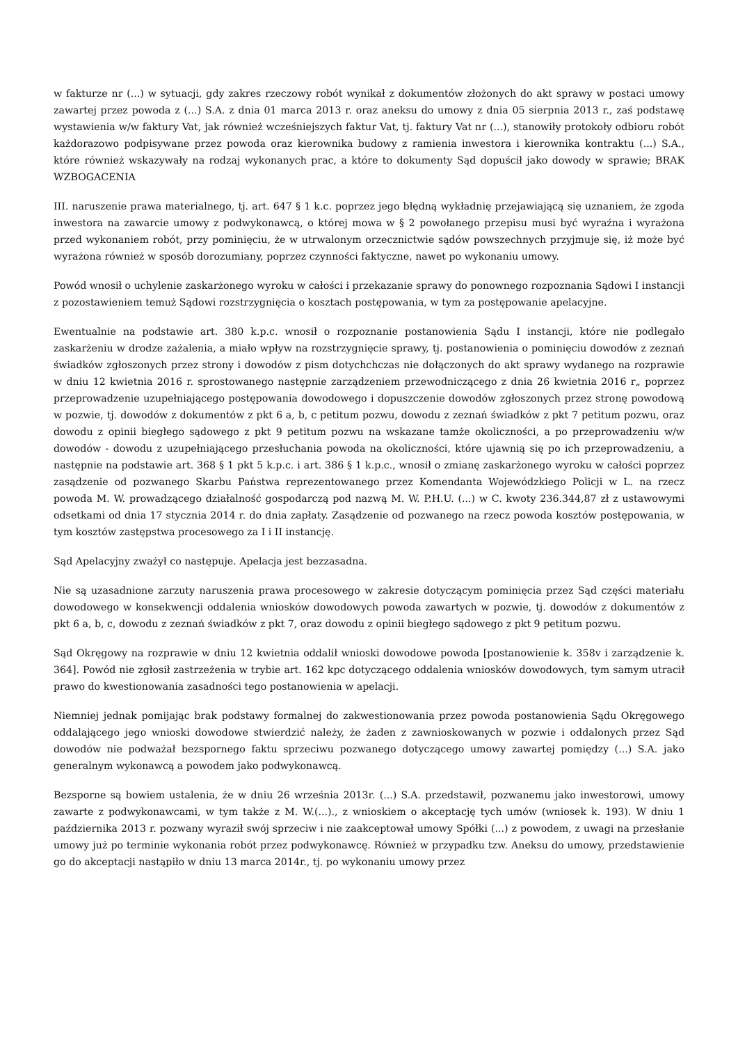w fakturze nr (...) w sytuacji, gdy zakres rzeczowy robót wynikał z dokumentów złożonych do akt sprawy w postaci umowy zawartej przez powoda z (...) S.A. z dnia 01 marca 2013 r. oraz aneksu do umowy z dnia 05 sierpnia 2013 r., zaś podstawę wystawienia w/w faktury Vat, jak również wcześniejszych faktur Vat, tj. faktury Vat nr (...), stanowiły protokoły odbioru robót każdorazowo podpisywane przez powoda oraz kierownika budowy z ramienia inwestora i kierownika kontraktu (...) S.A., które również wskazywały na rodzaj wykonanych prac, a które to dokumenty Sąd dopuścił jako dowody w sprawie; BRAK WZBOGACENIA
III. naruszenie prawa materialnego, tj. art. 647 § 1 k.c. poprzez jego błędną wykładnię przejawiającą się uznaniem, że zgoda inwestora na zawarcie umowy z podwykonawcą, o której mowa w § 2 powołanego przepisu musi być wyraźna i wyrażona przed wykonaniem robót, przy pominięciu, że w utrwalonym orzecznictwie sądów powszechnych przyjmuje się, iż może być wyrażona również w sposób dorozumiany, poprzez czynności faktyczne, nawet po wykonaniu umowy.
Powód wnosił o uchylenie zaskarżonego wyroku w całości i przekazanie sprawy do ponownego rozpoznania Sądowi I instancji z pozostawieniem temuż Sądowi rozstrzygnięcia o kosztach postępowania, w tym za postępowanie apelacyjne.
Ewentualnie na podstawie art. 380 k.p.c. wnosił o rozpoznanie postanowienia Sądu I instancji, które nie podlegało zaskarżeniu w drodze zażalenia, a miało wpływ na rozstrzygnięcie sprawy, tj. postanowienia o pominięciu dowodów z zeznań świadków zgłoszonych przez strony i dowodów z pism dotychchczas nie dołączonych do akt sprawy wydanego na rozprawie w dniu 12 kwietnia 2016 r. sprostowanego następnie zarządzeniem przewodniczącego z dnia 26 kwietnia 2016 r„ poprzez przeprowadzenie uzupełniającego postępowania dowodowego i dopuszczenie dowodów zgłoszonych przez stronę powodową w pozwie, tj. dowodów z dokumentów z pkt 6 a, b, c petitum pozwu, dowodu z zeznań świadków z pkt 7 petitum pozwu, oraz dowodu z opinii biegłego sądowego z pkt 9 petitum pozwu na wskazane tamże okoliczności, a po przeprowadzeniu w/w dowodów - dowodu z uzupełniającego przesłuchania powoda na okoliczności, które ujawnią się po ich przeprowadzeniu, a następnie na podstawie art. 368 § 1 pkt 5 k.p.c. i art. 386 § 1 k.p.c., wnosił o zmianę zaskarżonego wyroku w całości poprzez zasądzenie od pozwanego Skarbu Państwa reprezentowanego przez Komendanta Wojewódzkiego Policji w L. na rzecz powoda M. W. prowadzącego działalność gospodarczą pod nazwą M. W. P.H.U. (...) w C. kwoty 236.344,87 zł z ustawowymi odsetkami od dnia 17 stycznia 2014 r. do dnia zapłaty. Zasądzenie od pozwanego na rzecz powoda kosztów postępowania, w tym kosztów zastępstwa procesowego za I i II instancję.
Sąd Apelacyjny zważył co następuje. Apelacja jest bezzasadna.
Nie są uzasadnione zarzuty naruszenia prawa procesowego w zakresie dotyczącym pominięcia przez Sąd części materiału dowodowego w konsekwencji oddalenia wniosków dowodowych powoda zawartych w pozwie, tj. dowodów z dokumentów z pkt 6 a, b, c, dowodu z zeznań świadków z pkt 7, oraz dowodu z opinii biegłego sądowego z pkt 9 petitum pozwu.
Sąd Okręgowy na rozprawie w dniu 12 kwietnia oddalił wnioski dowodowe powoda [postanowienie k. 358v i zarządzenie k. 364]. Powód nie zgłosił zastrzeżenia w trybie art. 162 kpc dotyczącego oddalenia wniosków dowodowych, tym samym utracił prawo do kwestionowania zasadności tego postanowienia w apelacji.
Niemniej jednak pomijając brak podstawy formalnej do zakwestionowania przez powoda postanowienia Sądu Okręgowego oddalającego jego wnioski dowodowe stwierdzić należy, że żaden z zawnioskowanych w pozwie i oddalonych przez Sąd dowodów nie podważał bezspornego faktu sprzeciwu pozwanego dotyczącego umowy zawartej pomiędzy (...) S.A. jako generalnym wykonawcą a powodem jako podwykonawcą.
Bezsporne są bowiem ustalenia, że w dniu 26 września 2013r. (...) S.A. przedstawił, pozwanemu jako inwestorowi, umowy zawarte z podwykonawcami, w tym także z M. W.(...)., z wnioskiem o akceptację tych umów (wniosek k. 193). W dniu 1 października 2013 r. pozwany wyraził swój sprzeciw i nie zaakceptował umowy Spółki (...) z powodem, z uwagi na przesłanie umowy już po terminie wykonania robót przez podwykonawcę. Również w przypadku tzw. Aneksu do umowy, przedstawienie go do akceptacji nastąpiło w dniu 13 marca 2014r., tj. po wykonaniu umowy przez